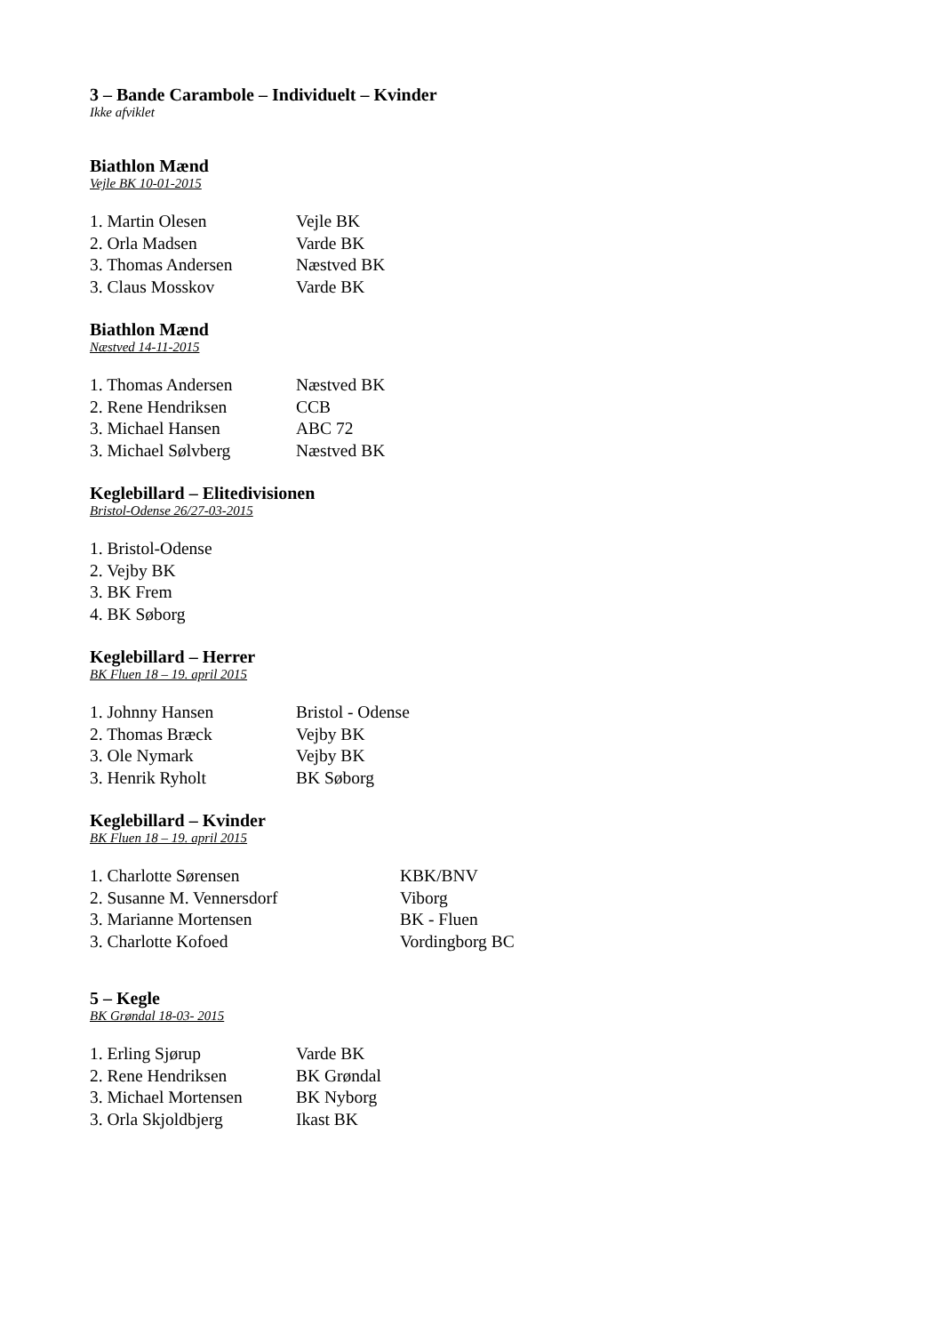3 – Bande Carambole – Individuelt – Kvinder
Ikke afviklet
Biathlon Mænd
Vejle BK 10-01-2015
| 1. Martin Olesen | Vejle BK |
| 2. Orla Madsen | Varde BK |
| 3. Thomas Andersen | Næstved BK |
| 3. Claus Mosskov | Varde BK |
Biathlon Mænd
Næstved 14-11-2015
| 1. Thomas Andersen | Næstved BK |
| 2. Rene Hendriksen | CCB |
| 3. Michael Hansen | ABC 72 |
| 3. Michael Sølvberg | Næstved BK |
Keglebillard – Elitedivisionen
Bristol-Odense 26/27-03-2015
| 1. Bristol-Odense |
| 2. Vejby BK |
| 3. BK Frem |
| 4. BK Søborg |
Keglebillard – Herrer
BK Fluen 18 – 19. april 2015
| 1. Johnny Hansen | Bristol - Odense |
| 2. Thomas Bræck | Vejby BK |
| 3. Ole Nymark | Vejby BK |
| 3. Henrik Ryholt | BK Søborg |
Keglebillard – Kvinder
BK Fluen 18 – 19. april 2015
| 1. Charlotte Sørensen | KBK/BNV |
| 2. Susanne M. Vennersdorf | Viborg |
| 3. Marianne Mortensen | BK - Fluen |
| 3. Charlotte Kofoed | Vordingborg BC |
5 – Kegle
BK Grøndal 18-03- 2015
| 1. Erling Sjørup | Varde BK |
| 2. Rene Hendriksen | BK Grøndal |
| 3. Michael Mortensen | BK Nyborg |
| 3. Orla Skjoldbjerg | Ikast BK |